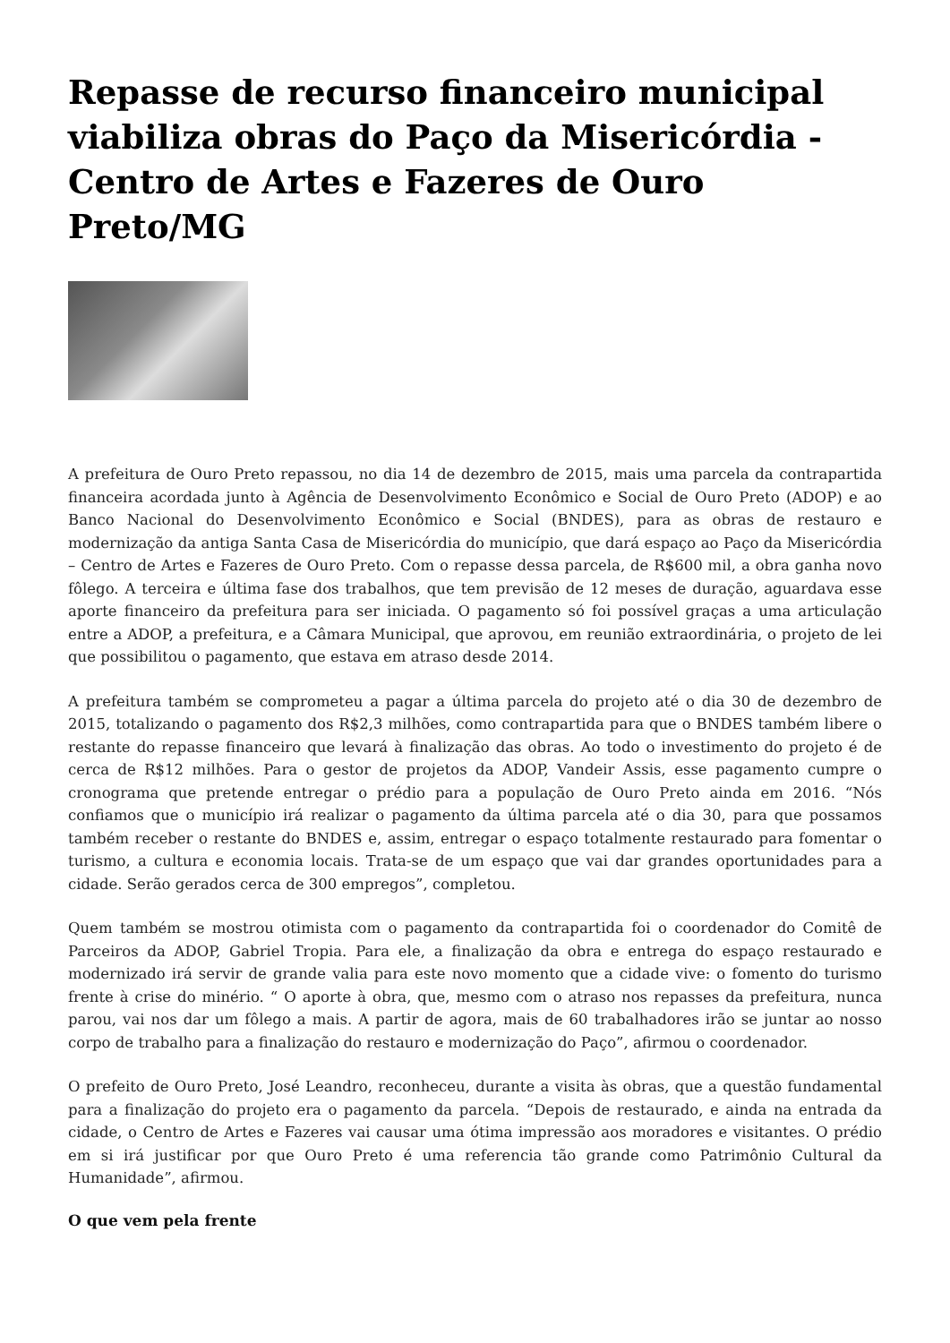Repasse de recurso financeiro municipal viabiliza obras do Paço da Misericórdia - Centro de Artes e Fazeres de Ouro Preto/MG
A prefeitura de Ouro Preto repassou, no dia 14 de dezembro de 2015, mais uma parcela da contrapartida financeira acordada junto à Agência de Desenvolvimento Econômico e Social de Ouro Preto (ADOP) e ao Banco Nacional do Desenvolvimento Econômico e Social (BNDES), para as obras de restauro e modernização da antiga Santa Casa de Misericórdia do município, que dará espaço ao Paço da Misericórdia – Centro de Artes e Fazeres de Ouro Preto. Com o repasse dessa parcela, de R$600 mil, a obra ganha novo fôlego. A terceira e última fase dos trabalhos, que tem previsão de 12 meses de duração, aguardava esse aporte financeiro da prefeitura para ser iniciada. O pagamento só foi possível graças a uma articulação entre a ADOP, a prefeitura, e a Câmara Municipal, que aprovou, em reunião extraordinária, o projeto de lei que possibilitou o pagamento, que estava em atraso desde 2014.
A prefeitura também se comprometeu a pagar a última parcela do projeto até o dia 30 de dezembro de 2015, totalizando o pagamento dos R$2,3 milhões, como contrapartida para que o BNDES também libere o restante do repasse financeiro que levará à finalização das obras. Ao todo o investimento do projeto é de cerca de R$12 milhões. Para o gestor de projetos da ADOP, Vandeir Assis, esse pagamento cumpre o cronograma que pretende entregar o prédio para a população de Ouro Preto ainda em 2016. “Nós confiamos que o município irá realizar o pagamento da última parcela até o dia 30, para que possamos também receber o restante do BNDES e, assim, entregar o espaço totalmente restaurado para fomentar o turismo, a cultura e economia locais. Trata-se de um espaço que vai dar grandes oportunidades para a cidade. Serão gerados cerca de 300 empregos”, completou.
Quem também se mostrou otimista com o pagamento da contrapartida foi o coordenador do Comitê de Parceiros da ADOP, Gabriel Tropia. Para ele, a finalização da obra e entrega do espaço restaurado e modernizado irá servir de grande valia para este novo momento que a cidade vive: o fomento do turismo frente à crise do minério. “ O aporte à obra, que, mesmo com o atraso nos repasses da prefeitura, nunca parou, vai nos dar um fôlego a mais. A partir de agora, mais de 60 trabalhadores irão se juntar ao nosso corpo de trabalho para a finalização do restauro e modernização do Paço”, afirmou o coordenador.
O prefeito de Ouro Preto, José Leandro, reconheceu, durante a visita às obras, que a questão fundamental para a finalização do projeto era o pagamento da parcela. “Depois de restaurado, e ainda na entrada da cidade, o Centro de Artes e Fazeres vai causar uma ótima impressão aos moradores e visitantes. O prédio em si irá justificar por que Ouro Preto é uma referencia tão grande como Patrimônio Cultural da Humanidade”, afirmou.
O que vem pela frente